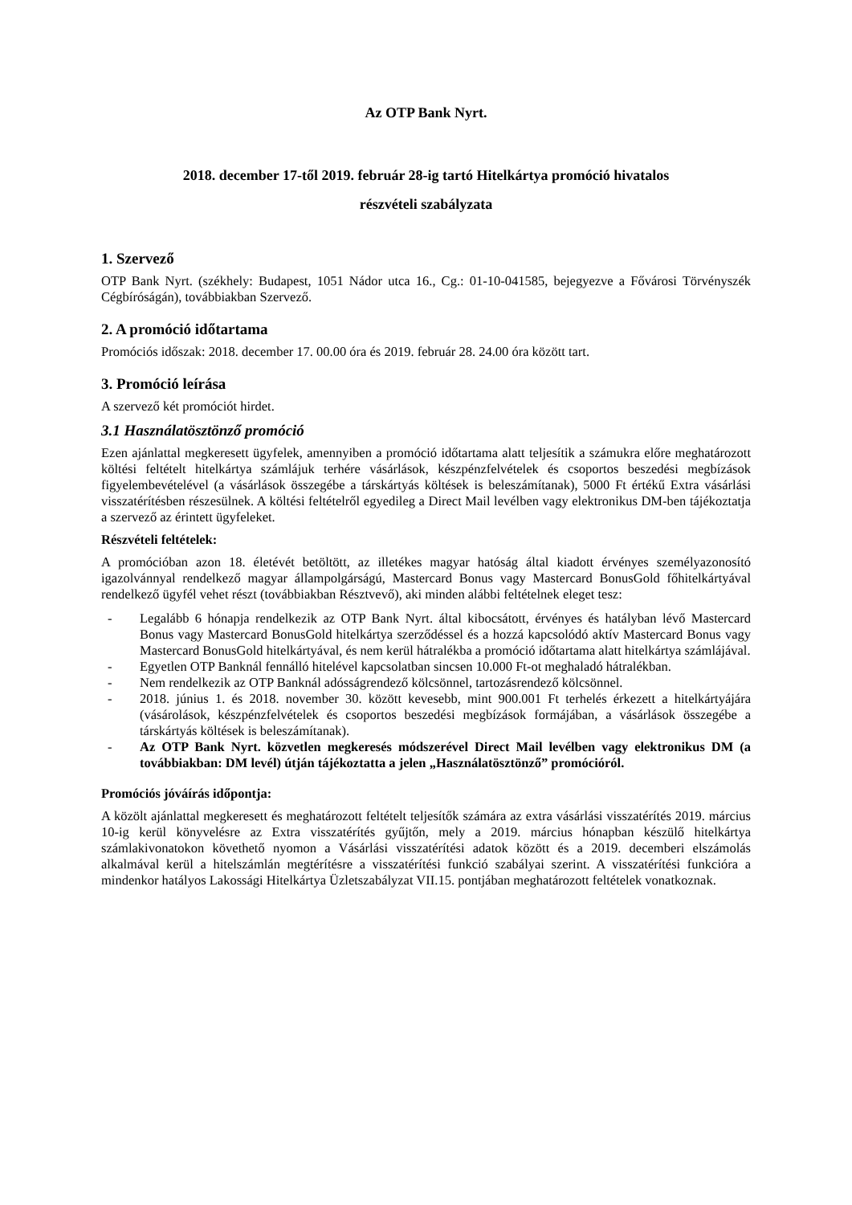Az OTP Bank Nyrt.
2018. december 17-től 2019. február 28-ig tartó Hitelkártya promóció hivatalos
részvételi szabályzata
1. Szervező
OTP Bank Nyrt. (székhely: Budapest, 1051 Nádor utca 16., Cg.: 01-10-041585, bejegyezve a Fővárosi Törvényszék Cégbíróságán), továbbiakban Szervező.
2. A promóció időtartama
Promóciós időszak: 2018. december 17. 00.00 óra és 2019. február 28. 24.00 óra között tart.
3. Promóció leírása
A szervező két promóciót hirdet.
3.1 Használatösztönző promóció
Ezen ajánlattal megkeresett ügyfelek, amennyiben a promóció időtartama alatt teljesítik a számukra előre meghatározott költési feltételt hitelkártya számlájuk terhére vásárlások, készpénzfelvételek és csoportos beszedési megbízások figyelembevételével (a vásárlások összegébe a társkártyás költések is beleszámítanak), 5000 Ft értékű Extra vásárlási visszatérítésben részesülnek. A költési feltételről egyedileg a Direct Mail levélben vagy elektronikus DM-ben tájékoztatja a szervező az érintett ügyfeleket.
Részvételi feltételek:
A promócióban azon 18. életévét betöltött, az illetékes magyar hatóság által kiadott érvényes személyazonosító igazolvánnyal rendelkező magyar állampolgárságú, Mastercard Bonus vagy Mastercard BonusGold főhitelkártyával rendelkező ügyfél vehet részt (továbbiakban Résztvevő), aki minden alábbi feltételnek eleget tesz:
- Legalább 6 hónapja rendelkezik az OTP Bank Nyrt. által kibocsátott, érvényes és hatályban lévő Mastercard Bonus vagy Mastercard BonusGold hitelkártya szerződéssel és a hozzá kapcsolódó aktív Mastercard Bonus vagy Mastercard BonusGold hitelkártyával, és nem kerül hátralékba a promóció időtartama alatt hitelkártya számlájával.
- Egyetlen OTP Banknál fennálló hitelével kapcsolatban sincsen 10.000 Ft-ot meghaladó hátralékban.
- Nem rendelkezik az OTP Banknál adósságrendező kölcsönnel, tartozásrendező kölcsönnel.
- 2018. június 1. és 2018. november 30. között kevesebb, mint 900.001 Ft terhelés érkezett a hitelkártyájára (vásárolások, készpénzfelvételek és csoportos beszedési megbízások formájában, a vásárlások összegébe a társkártyás költések is beleszámítanak).
- Az OTP Bank Nyrt. közvetlen megkeresés módszerével Direct Mail levélben vagy elektronikus DM (a továbbiakban: DM levél) útján tájékoztatta a jelen „Használatösztönző” promócióról.
Promóciós jóváírás időpontja:
A közölt ajánlattal megkeresett és meghatározott feltételt teljesítők számára az extra vásárlási visszatérítés 2019. március 10-ig kerül könyvelésre az Extra visszatérítés gyűjtőn, mely a 2019. március hónapban készülő hitelkártya számlakivonatokon követhető nyomon a Vásárlási visszatérítési adatok között és a 2019. decemberi elszámolás alkalmával kerül a hitelszámlán megtérítésre a visszatérítési funkció szabályai szerint. A visszatérítési funkcióra a mindenkor hatályos Lakossági Hitelkártya Üzletszabályzat VII.15. pontjában meghatározott feltételek vonatkoznak.